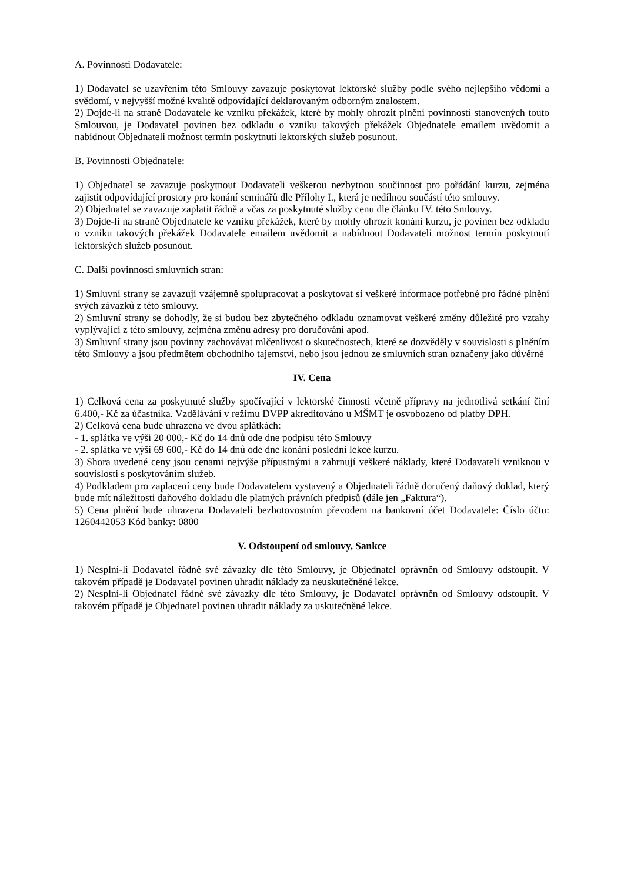A. Povinnosti Dodavatele:
1) Dodavatel se uzavřením této Smlouvy zavazuje poskytovat lektorské služby podle svého nejlepšího vědomí a svědomí, v nejvyšší možné kvalitě odpovídající deklarovaným odborným znalostem.
2) Dojde-li na straně Dodavatele ke vzniku překážek, které by mohly ohrozit plnění povinností stanovených touto Smlouvou, je Dodavatel povinen bez odkladu o vzniku takových překážek Objednatele emailem uvědomit a nabídnout Objednateli možnost termín poskytnutí lektorských služeb posunout.
B. Povinnosti Objednatele:
1) Objednatel se zavazuje poskytnout Dodavateli veškerou nezbytnou součinnost pro pořádání kurzu, zejména zajistit odpovídající prostory pro konání seminářů dle Přílohy I., která je nedílnou součástí této smlouvy.
2) Objednatel se zavazuje zaplatit řádně a včas za poskytnuté služby cenu dle článku IV. této Smlouvy.
3) Dojde-li na straně Objednatele ke vzniku překážek, které by mohly ohrozit konání kurzu, je povinen bez odkladu o vzniku takových překážek Dodavatele emailem uvědomit a nabídnout Dodavateli možnost termín poskytnutí lektorských služeb posunout.
C. Další povinnosti smluvních stran:
1) Smluvní strany se zavazují vzájemně spolupracovat a poskytovat si veškeré informace potřebné pro řádné plnění svých závazků z této smlouvy.
2) Smluvní strany se dohodly, že si budou bez zbytečného odkladu oznamovat veškeré změny důležité pro vztahy vyplývající z této smlouvy, zejména změnu adresy pro doručování apod.
3) Smluvní strany jsou povinny zachovávat mlčenlivost o skutečnostech, které se dozvěděly v souvislosti s plněním této Smlouvy a jsou předmětem obchodního tajemství, nebo jsou jednou ze smluvních stran označeny jako důvěrné
IV. Cena
1) Celková cena za poskytnuté služby spočívající v lektorské činnosti včetně přípravy na jednotlivá setkání činí 6.400,- Kč za účastníka. Vzdělávání v režimu DVPP akreditováno u MŠMT je osvobozeno od platby DPH.
2) Celková cena bude uhrazena ve dvou splátkách:
- 1. splátka ve výši 20 000,- Kč do 14 dnů ode dne podpisu této Smlouvy
- 2. splátka ve výši 69 600,- Kč do 14 dnů ode dne konání poslední lekce kurzu.
3) Shora uvedené ceny jsou cenami nejvýše přípustnými a zahrnují veškeré náklady, které Dodavateli vzniknou v souvislosti s poskytováním služeb.
4) Podkladem pro zaplacení ceny bude Dodavatelem vystavený a Objednateli řádně doručený daňový doklad, který bude mít náležitosti daňového dokladu dle platných právních předpisů (dále jen „Faktura“).
5) Cena plnění bude uhrazena Dodavateli bezhotovostním převodem na bankovní účet Dodavatele: Číslo účtu: 1260442053 Kód banky: 0800
V. Odstoupení od smlouvy, Sankce
1) Nesplní-li Dodavatel řádně své závazky dle této Smlouvy, je Objednatel oprávněn od Smlouvy odstoupit. V takovém případě je Dodavatel povinen uhradit náklady za neuskutečněné lekce.
2) Nesplní-li Objednatel řádné své závazky dle této Smlouvy, je Dodavatel oprávněn od Smlouvy odstoupit. V takovém případě je Objednatel povinen uhradit náklady za uskutečněné lekce.